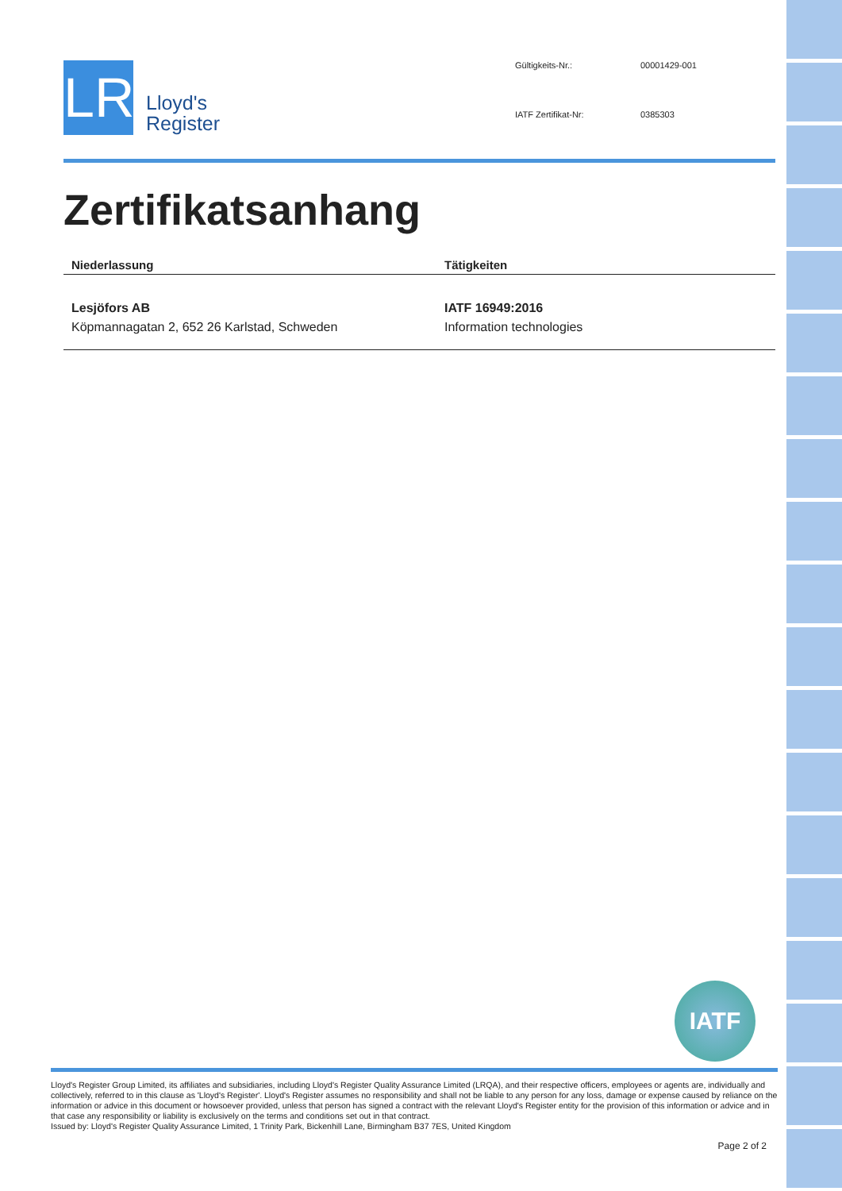LR
Lloyd's
Register
Gültigkeits-Nr.: 00001429-001 IATF Zertifikat-Nr: 0385303
Zertifikatsanhang
| Niederlassung | Tätigkeiten |
| --- | --- |
| Lesjöfors AB Köpmannagatan 2, 652 26 Karlstad, Schweden | IATF 16949:2016 Information technologies |
IATF
Lloyd's Register Group Limited, its affiliates and subsidiaries, including Lloyd's Register Quality Assurance Limited (LRQA), and their respective officers, employees or agents are, individually and collectively, referred to in this clause as 'Lloyd's Register'. Lloyd's Register assumes no responsibility and shall not be liable to any person for any loss, damage or expense caused by reliance on the information or advice in this document or howsoever provided, unless that person has signed a contract with the relevant Lloyd's Register entity for the provision of this information or advice and in that case any responsibility or liability is exclusively on the terms and conditions set out in that contract.
Issued by: Lloyd's Register Quality Assurance Limited, 1 Trinity Park, Bickenhill Lane, Birmingham B37 7ES, United Kingdom
Page 2 of 2